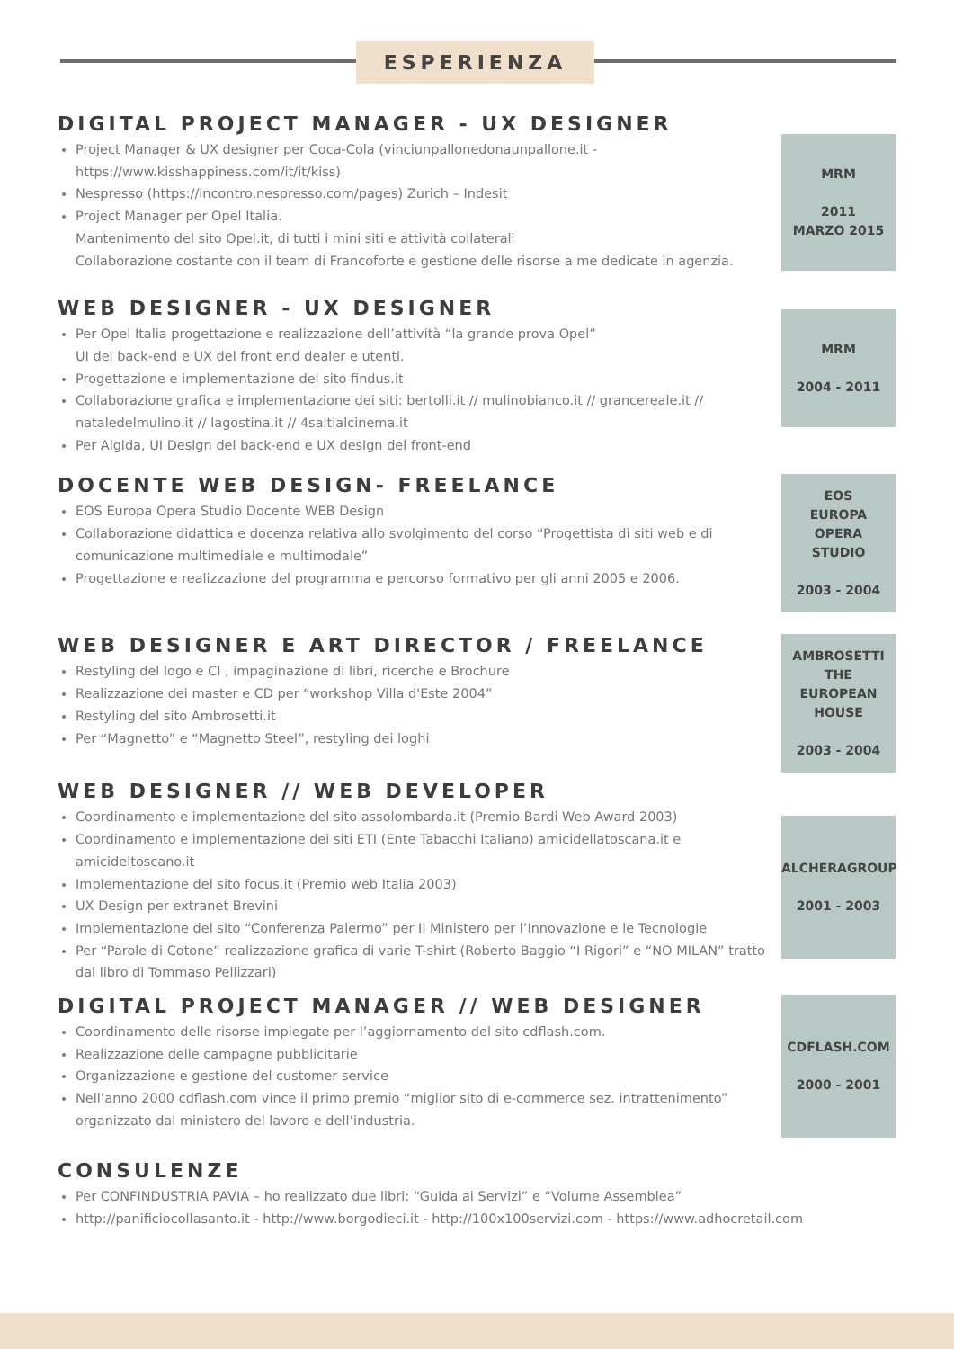ESPERIENZA
DIGITAL PROJECT MANAGER - UX DESIGNER
Project Manager & UX designer per Coca-Cola (vinciunpallonedonaunpallone.it - https://www.kisshappiness.com/it/it/kiss)
Nespresso (https://incontro.nespresso.com/pages) Zurich – Indesit
Project Manager per Opel Italia.
Mantenimento del sito Opel.it, di tutti i mini siti e attività collaterali
Collaborazione costante con il team di Francoforte e gestione delle risorse a me dedicate in agenzia.
MRM
2011
MARZO 2015
WEB DESIGNER - UX DESIGNER
Per Opel Italia progettazione e realizzazione dell’attività “la grande prova Opel”
UI del back-end e UX del front end dealer e utenti.
Progettazione e implementazione del sito findus.it
Collaborazione grafica e implementazione dei siti: bertolli.it // mulinobianco.it // grancereale.it // nataledelmulino.it // lagostina.it // 4saltialcinema.it
Per Algida, UI Design del back-end e UX design del front-end
MRM
2004 - 2011
DOCENTE WEB DESIGN- FREELANCE
EOS Europa Opera Studio Docente WEB Design
Collaborazione didattica e docenza relativa allo svolgimento del corso “Progettista di siti web e di comunicazione multimediale e multimodale”
Progettazione e realizzazione del programma e percorso formativo per gli anni 2005 e 2006.
EOS
EUROPA
OPERA
STUDIO
2003 - 2004
WEB DESIGNER E ART DIRECTOR / FREELANCE
Restyling del logo e CI , impaginazione di libri, ricerche e Brochure
Realizzazione dei master e CD per “workshop Villa d'Este 2004”
Restyling del sito Ambrosetti.it
Per “Magnetto” e “Magnetto Steel”, restyling dei loghi
AMBROSETTI
THE
EUROPEAN
HOUSE
2003 - 2004
WEB DESIGNER // WEB DEVELOPER
Coordinamento e implementazione del sito assolombarda.it (Premio Bardi Web Award 2003)
Coordinamento e implementazione dei siti ETI (Ente Tabacchi Italiano) amicidellatoscana.it e amicideltoscano.it
Implementazione del sito focus.it (Premio web Italia 2003)
UX Design per extranet Brevini
Implementazione del sito “Conferenza Palermo” per Il Ministero per l’Innovazione e le Tecnologie
Per “Parole di Cotone” realizzazione grafica di varie T-shirt (Roberto Baggio “I Rigori” e “NO MILAN” tratto dal libro di Tommaso Pellizzari)
ALCHERAGROUP
2001 - 2003
DIGITAL PROJECT MANAGER // WEB DESIGNER
Coordinamento delle risorse impiegate per l’aggiornamento del sito cdflash.com.
Realizzazione delle campagne pubblicitarie
Organizzazione e gestione del customer service
Nell’anno 2000 cdflash.com vince il primo premio “miglior sito di e-commerce sez. intrattenimento” organizzato dal ministero del lavoro e dell’industria.
CDFLASH.COM
2000 - 2001
CONSULENZE
Per CONFINDUSTRIA PAVIA – ho realizzato due libri: “Guida ai Servizi” e “Volume Assemblea”
http://panificiocollasanto.it - http://www.borgodieci.it - http://100x100servizi.com - https://www.adhocretail.com